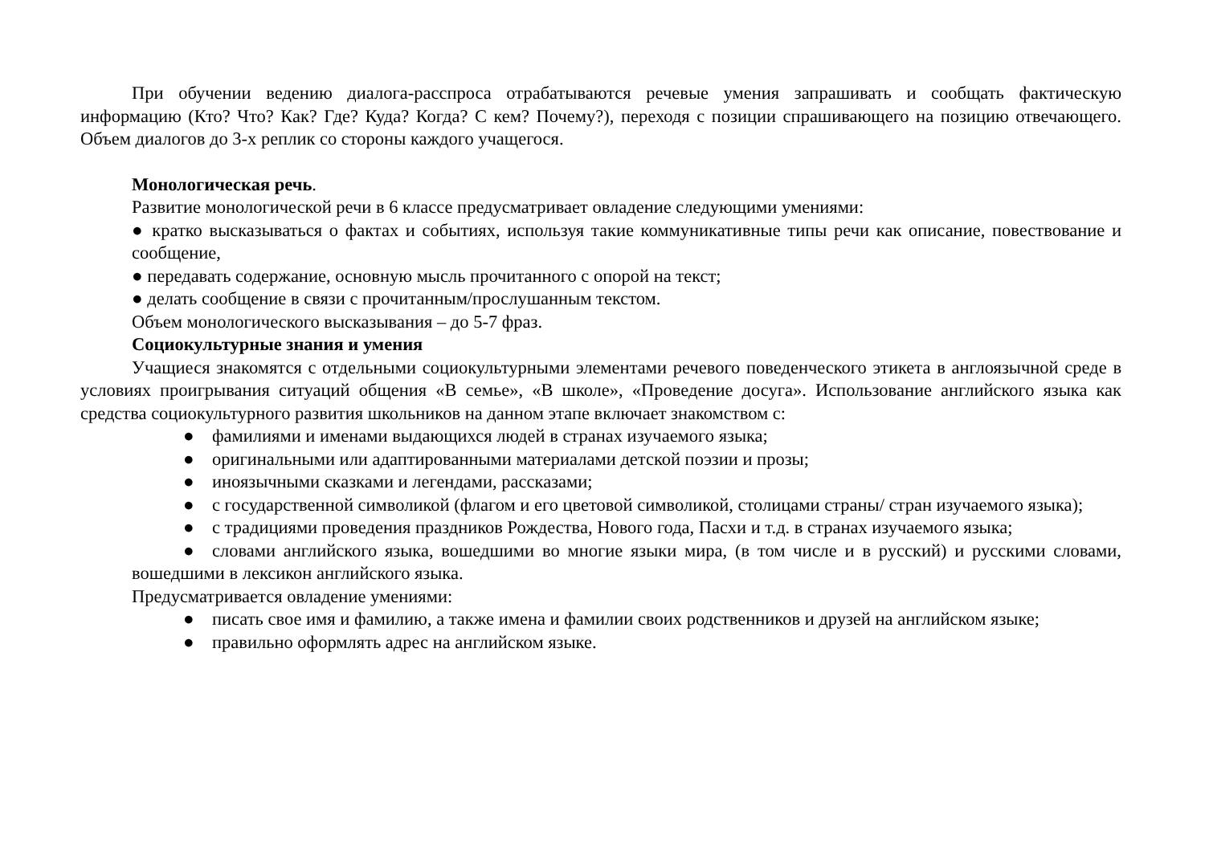При обучении ведению диалога-расспроса отрабатываются речевые умения запрашивать и сообщать фактическую информацию (Кто? Что? Как? Где? Куда? Когда? С кем? Почему?), переходя с позиции спрашивающего на позицию отвечающего. Объем диалогов до 3-х реплик со стороны каждого учащегося.
Монологическая речь.
Развитие монологической речи в 6 классе предусматривает овладение следующими умениями:
● кратко высказываться о фактах и событиях, используя такие коммуникативные типы речи как описание, повествование и сообщение,
● передавать содержание, основную мысль прочитанного с опорой на текст;
● делать сообщение в связи с прочитанным/прослушанным текстом.
Объем монологического высказывания – до 5-7 фраз.
Социокультурные знания и умения
Учащиеся знакомятся с отдельными социокультурными элементами речевого поведенческого этикета в англоязычной среде в условиях проигрывания ситуаций общения «В семье», «В школе», «Проведение досуга». Использование английского языка как средства социокультурного развития школьников на данном этапе включает знакомством с:
● фамилиями и именами выдающихся людей в странах изучаемого языка;
● оригинальными или адаптированными материалами детской поэзии и прозы;
● иноязычными сказками и легендами, рассказами;
● с государственной символикой (флагом и его цветовой символикой, столицами страны/ стран изучаемого языка);
● с традициями проведения праздников Рождества, Нового года, Пасхи и т.д. в странах изучаемого языка;
● словами английского языка, вошедшими во многие языки мира, (в том числе и в русский) и русскими словами, вошедшими в лексикон английского языка.
Предусматривается овладение умениями:
● писать свое имя и фамилию, а также имена и фамилии своих родственников и друзей на английском языке;
● правильно оформлять адрес на английском языке.